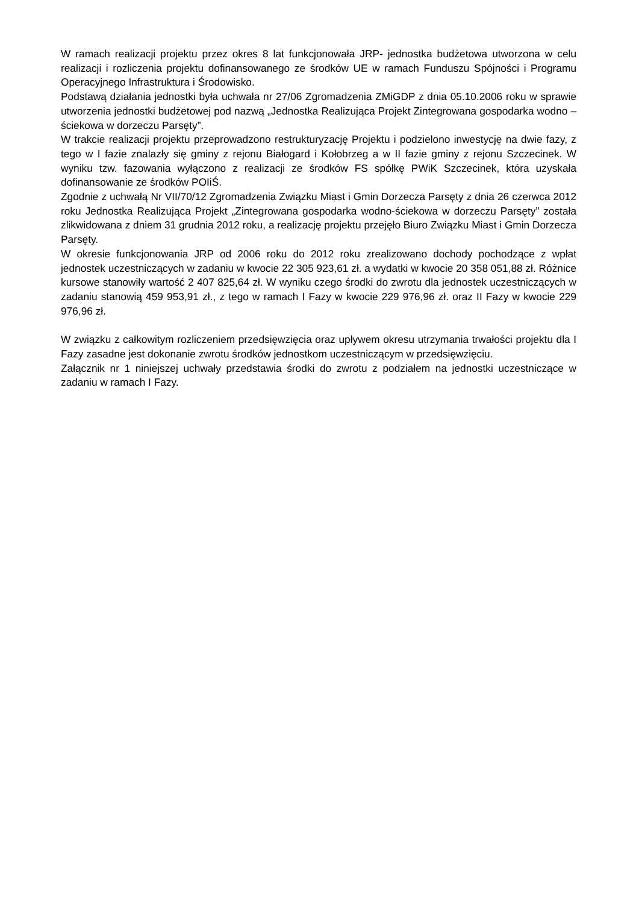W ramach realizacji projektu przez okres 8 lat funkcjonowała JRP- jednostka budżetowa utworzona w celu realizacji i rozliczenia projektu dofinansowanego ze środków UE w ramach Funduszu Spójności i Programu Operacyjnego Infrastruktura i Środowisko.
Podstawą działania jednostki była uchwała nr 27/06 Zgromadzenia ZMiGDP z dnia 05.10.2006 roku w sprawie utworzenia jednostki budżetowej pod nazwą „Jednostka Realizująca Projekt Zintegrowana gospodarka wodno – ściekowa w dorzeczu Parsęty”.
W trakcie realizacji projektu przeprowadzono restrukturyzację Projektu i podzielono inwestycję na dwie fazy, z tego w I fazie znalazły się gminy z rejonu Białogard i Kołobrzeg a w II fazie gminy z rejonu Szczecinek. W wyniku tzw. fazowania wyłączono z realizacji ze środków FS spółkę PWiK Szczecinek, która uzyskała dofinansowanie ze środków POIiŚ.
Zgodnie z uchwałą Nr VII/70/12 Zgromadzenia Związku Miast i Gmin Dorzecza Parsęty z dnia 26 czerwca 2012 roku Jednostka Realizująca Projekt „Zintegrowana gospodarka wodno-ściekowa w dorzeczu Parsęty” została zlikwidowana z dniem 31 grudnia 2012 roku, a realizację projektu przejęło Biuro Związku Miast i Gmin Dorzecza Parsęty.
W okresie funkcjonowania JRP od 2006 roku do 2012 roku zrealizowano dochody pochodzące z wpłat jednostek uczestniczących w zadaniu w kwocie 22 305 923,61 zł. a wydatki w kwocie 20 358 051,88 zł. Różnice kursowe stanowiły wartość 2 407 825,64 zł. W wyniku czego środki do zwrotu dla jednostek uczestniczących w zadaniu stanowią 459 953,91 zł., z tego w ramach I Fazy w kwocie 229 976,96 zł. oraz II Fazy w kwocie 229 976,96 zł.
W związku z całkowitym rozliczeniem przedsięwzięcia oraz upływem okresu utrzymania trwałości projektu dla I Fazy zasadne jest dokonanie zwrotu środków jednostkom uczestniczącym w przedsięwzięciu.
Załącznik nr 1 niniejszej uchwały przedstawia środki do zwrotu z podziałem na jednostki uczestniczące w zadaniu w ramach I Fazy.